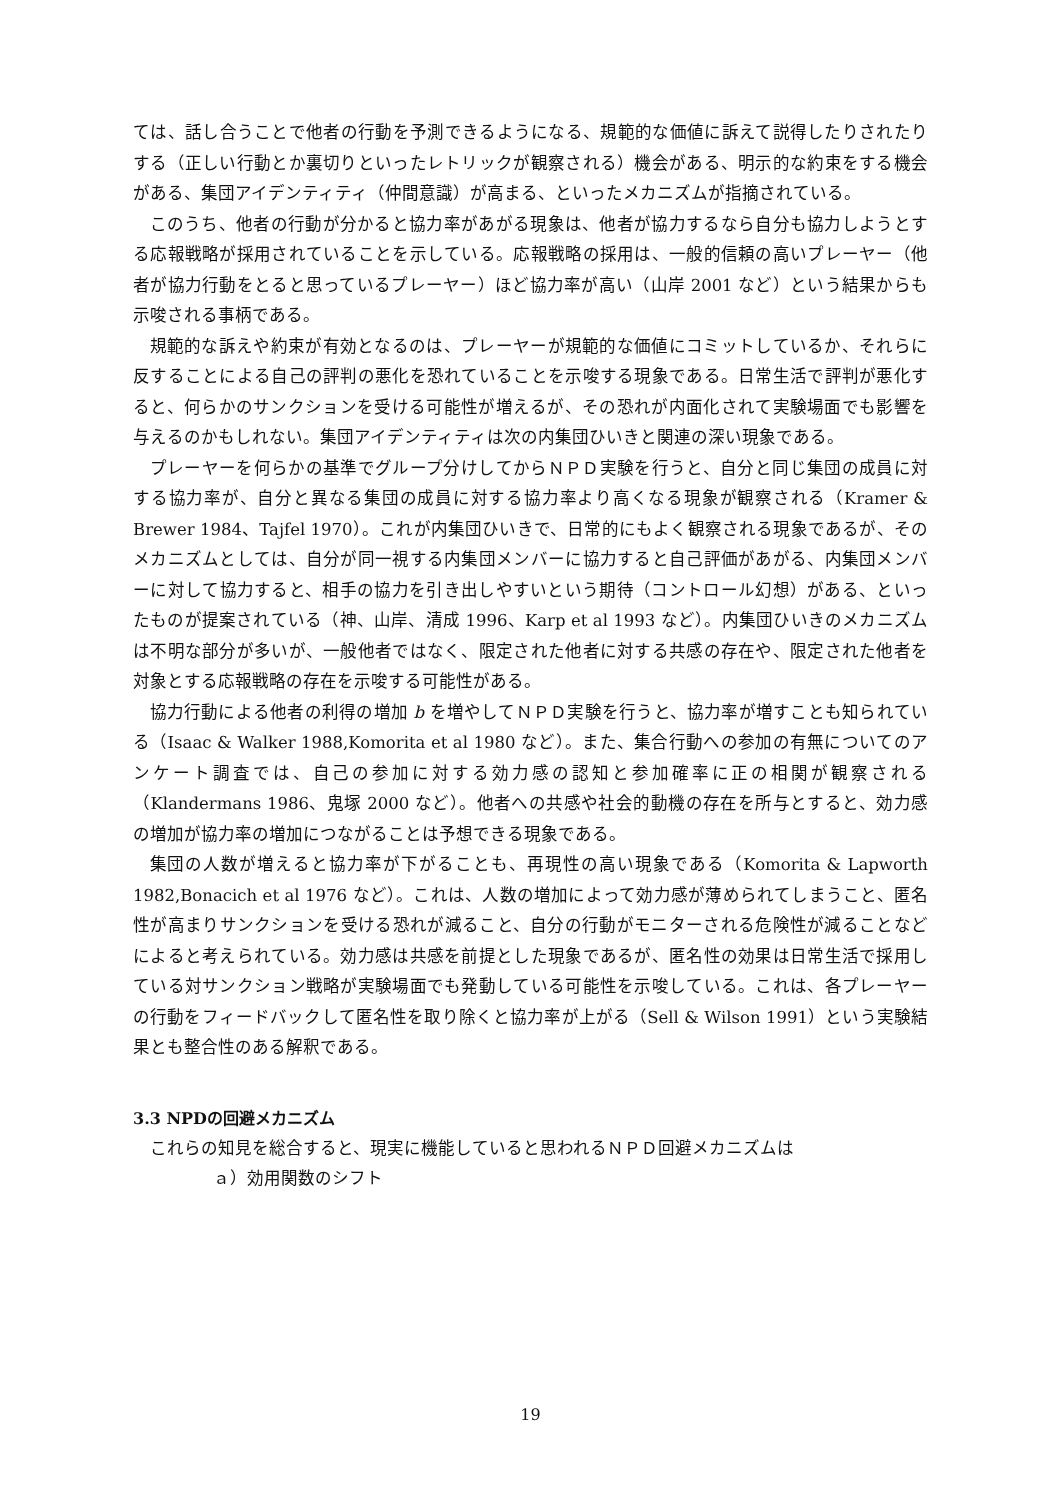ては、話し合うことで他者の行動を予測できるようになる、規範的な価値に訴えて説得したりされたりする（正しい行動とか裏切りといったレトリックが観察される）機会がある、明示的な約束をする機会がある、集団アイデンティティ（仲間意識）が高まる、といったメカニズムが指摘されている。
このうち、他者の行動が分かると協力率があがる現象は、他者が協力するなら自分も協力しようとする応報戦略が採用されていることを示している。応報戦略の採用は、一般的信頼の高いプレーヤー（他者が協力行動をとると思っているプレーヤー）ほど協力率が高い（山岸 2001 など）という結果からも示唆される事柄である。
規範的な訴えや約束が有効となるのは、プレーヤーが規範的な価値にコミットしているか、それらに反することによる自己の評判の悪化を恐れていることを示唆する現象である。日常生活で評判が悪化すると、何らかのサンクションを受ける可能性が増えるが、その恐れが内面化されて実験場面でも影響を与えるのかもしれない。集団アイデンティティは次の内集団ひいきと関連の深い現象である。
プレーヤーを何らかの基準でグループ分けしてからＮＰＤ実験を行うと、自分と同じ集団の成員に対する協力率が、自分と異なる集団の成員に対する協力率より高くなる現象が観察される（Kramer & Brewer 1984、Tajfel 1970）。これが内集団ひいきで、日常的にもよく観察される現象であるが、そのメカニズムとしては、自分が同一視する内集団メンバーに協力すると自己評価があがる、内集団メンバーに対して協力すると、相手の協力を引き出しやすいという期待（コントロール幻想）がある、といったものが提案されている（神、山岸、清成 1996、Karp et al 1993 など）。内集団ひいきのメカニズムは不明な部分が多いが、一般他者ではなく、限定された他者に対する共感の存在や、限定された他者を対象とする応報戦略の存在を示唆する可能性がある。
協力行動による他者の利得の増加 b を増やしてＮＰＤ実験を行うと、協力率が増すことも知られている（Isaac & Walker 1988,Komorita et al 1980 など）。また、集合行動への参加の有無についてのアンケート調査では、自己の参加に対する効力感の認知と参加確率に正の相関が観察される（Klandermans 1986、鬼塚 2000 など）。他者への共感や社会的動機の存在を所与とすると、効力感の増加が協力率の増加につながることは予想できる現象である。
集団の人数が増えると協力率が下がることも、再現性の高い現象である（Komorita & Lapworth 1982,Bonacich et al 1976 など）。これは、人数の増加によって効力感が薄められてしまうこと、匿名性が高まりサンクションを受ける恐れが減ること、自分の行動がモニターされる危険性が減ることなどによると考えられている。効力感は共感を前提とした現象であるが、匿名性の効果は日常生活で採用している対サンクション戦略が実験場面でも発動している可能性を示唆している。これは、各プレーヤーの行動をフィードバックして匿名性を取り除くと協力率が上がる（Sell & Wilson 1991）という実験結果とも整合性のある解釈である。
3.3 NPDの回避メカニズム
これらの知見を総合すると、現実に機能していると思われるＮＰＤ回避メカニズムは
ａ）効用関数のシフト
19